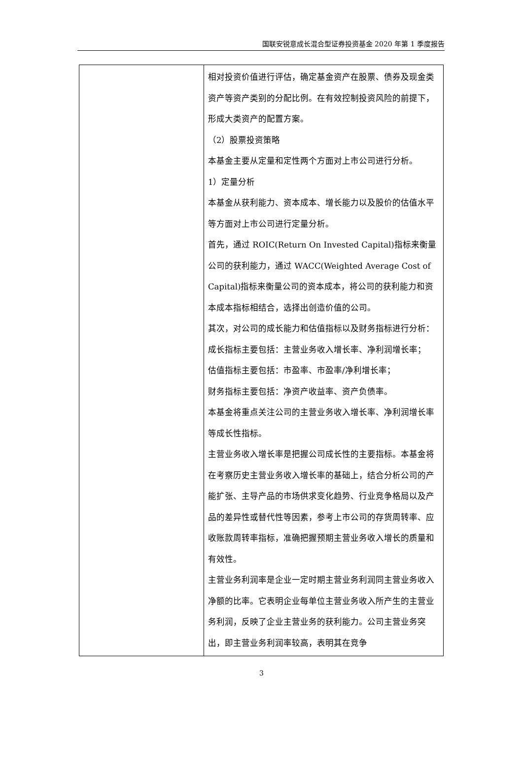国联安锐意成长混合型证券投资基金 2020 年第 1 季度报告
| | 相对投资价值进行评估，确定基金资产在股票、债券及现金类资产等资产类别的分配比例。在有效控制投资风险的前提下，形成大类资产的配置方案。 （2）股票投资策略 本基金主要从定量和定性两个方面对上市公司进行分析。 1）定量分析 本基金从获利能力、资本成本、增长能力以及股价的估值水平等方面对上市公司进行定量分析。 首先，通过 ROIC(Return On Invested Capital)指标来衡量公司的获利能力，通过 WACC(Weighted Average Cost of Capital)指标来衡量公司的资本成本，将公司的获利能力和资本成本指标相结合，选择出创造价值的公司。 其次，对公司的成长能力和估值指标以及财务指标进行分析： 成长指标主要包括：主营业务收入增长率、净利润增长率； 估值指标主要包括：市盈率、市盈率/净利增长率； 财务指标主要包括：净资产收益率、资产负债率。 本基金将重点关注公司的主营业务收入增长率、净利润增长率等成长性指标。 主营业务收入增长率是把握公司成长性的主要指标。本基金将在考察历史主营业务收入增长率的基础上，结合分析公司的产能扩张、主导产品的市场供求变化趋势、行业竞争格局以及产品的差异性或替代性等因素，参考上市公司的存货周转率、应收账款周转率指标，准确把握预期主营业务收入增长的质量和有效性。 主营业务利润率是企业一定时期主营业务利润同主营业务收入净额的比率。它表明企业每单位主营业务收入所产生的主营业务利润，反映了企业主营业务的获利能力。公司主营业务突出，即主营业务利润率较高，表明其在竞争 |
3